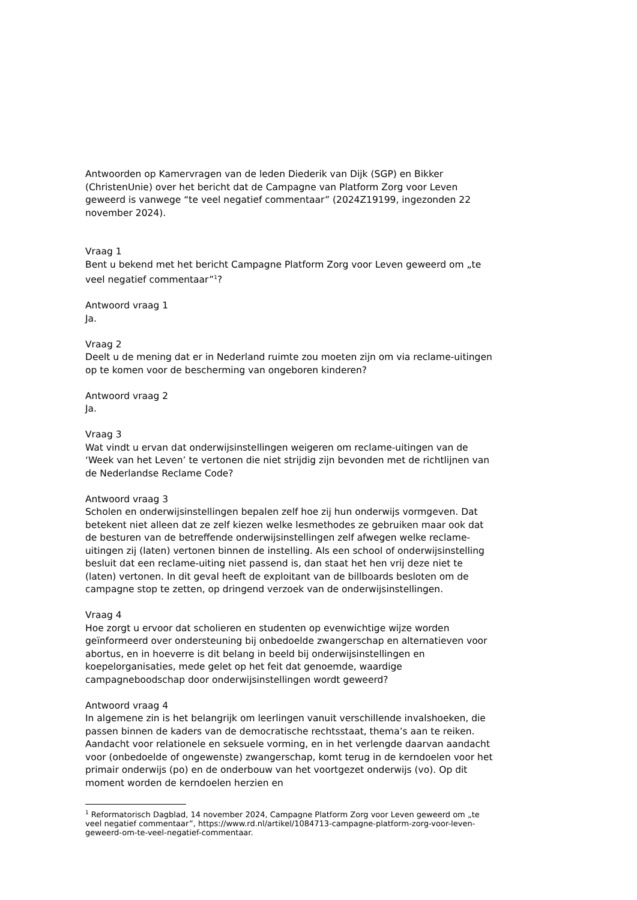Antwoorden op Kamervragen van de leden Diederik van Dijk (SGP) en Bikker (ChristenUnie) over het bericht dat de Campagne van Platform Zorg voor Leven geweerd is vanwege “te veel negatief commentaar” (2024Z19199, ingezonden 22 november 2024).
Vraag 1
Bent u bekend met het bericht Campagne Platform Zorg voor Leven geweerd om „te veel negatief commentaar”<sup>1</sup>?
Antwoord vraag 1
Ja.
Vraag 2
Deelt u de mening dat er in Nederland ruimte zou moeten zijn om via reclame-uitingen op te komen voor de bescherming van ongeboren kinderen?
Antwoord vraag 2
Ja.
Vraag 3
Wat vindt u ervan dat onderwijsinstellingen weigeren om reclame-uitingen van de ‘Week van het Leven’ te vertonen die niet strijdig zijn bevonden met de richtlijnen van de Nederlandse Reclame Code?
Antwoord vraag 3
Scholen en onderwijsinstellingen bepalen zelf hoe zij hun onderwijs vormgeven. Dat betekent niet alleen dat ze zelf kiezen welke lesmethodes ze gebruiken maar ook dat de besturen van de betreffende onderwijsinstellingen zelf afwegen welke reclame-uitingen zij (laten) vertonen binnen de instelling. Als een school of onderwijsinstelling besluit dat een reclame-uiting niet passend is, dan staat het hen vrij deze niet te (laten) vertonen. In dit geval heeft de exploitant van de billboards besloten om de campagne stop te zetten, op dringend verzoek van de onderwijsinstellingen.
Vraag 4
Hoe zorgt u ervoor dat scholieren en studenten op evenwichtige wijze worden geïnformeerd over ondersteuning bij onbedoelde zwangerschap en alternatieven voor abortus, en in hoeverre is dit belang in beeld bij onderwijsinstellingen en koepelorganisaties, mede gelet op het feit dat genoemde, waardige campagneboodschap door onderwijsinstellingen wordt geweerd?
Antwoord vraag 4
In algemene zin is het belangrijk om leerlingen vanuit verschillende invalshoeken, die passen binnen de kaders van de democratische rechtsstaat, thema’s aan te reiken. Aandacht voor relationele en seksuele vorming, en in het verlengde daarvan aandacht voor (onbedoelde of ongewenste) zwangerschap, komt terug in de kerndoelen voor het primair onderwijs (po) en de onderbouw van het voortgezet onderwijs (vo). Op dit moment worden de kerndoelen herzien en
<sup>1</sup> Reformatorisch Dagblad, 14 november 2024, Campagne Platform Zorg voor Leven geweerd om „te veel negatief commentaar”, https://www.rd.nl/artikel/1084713-campagne-platform-zorg-voor-leven-geweerd-om-te-veel-negatief-commentaar.